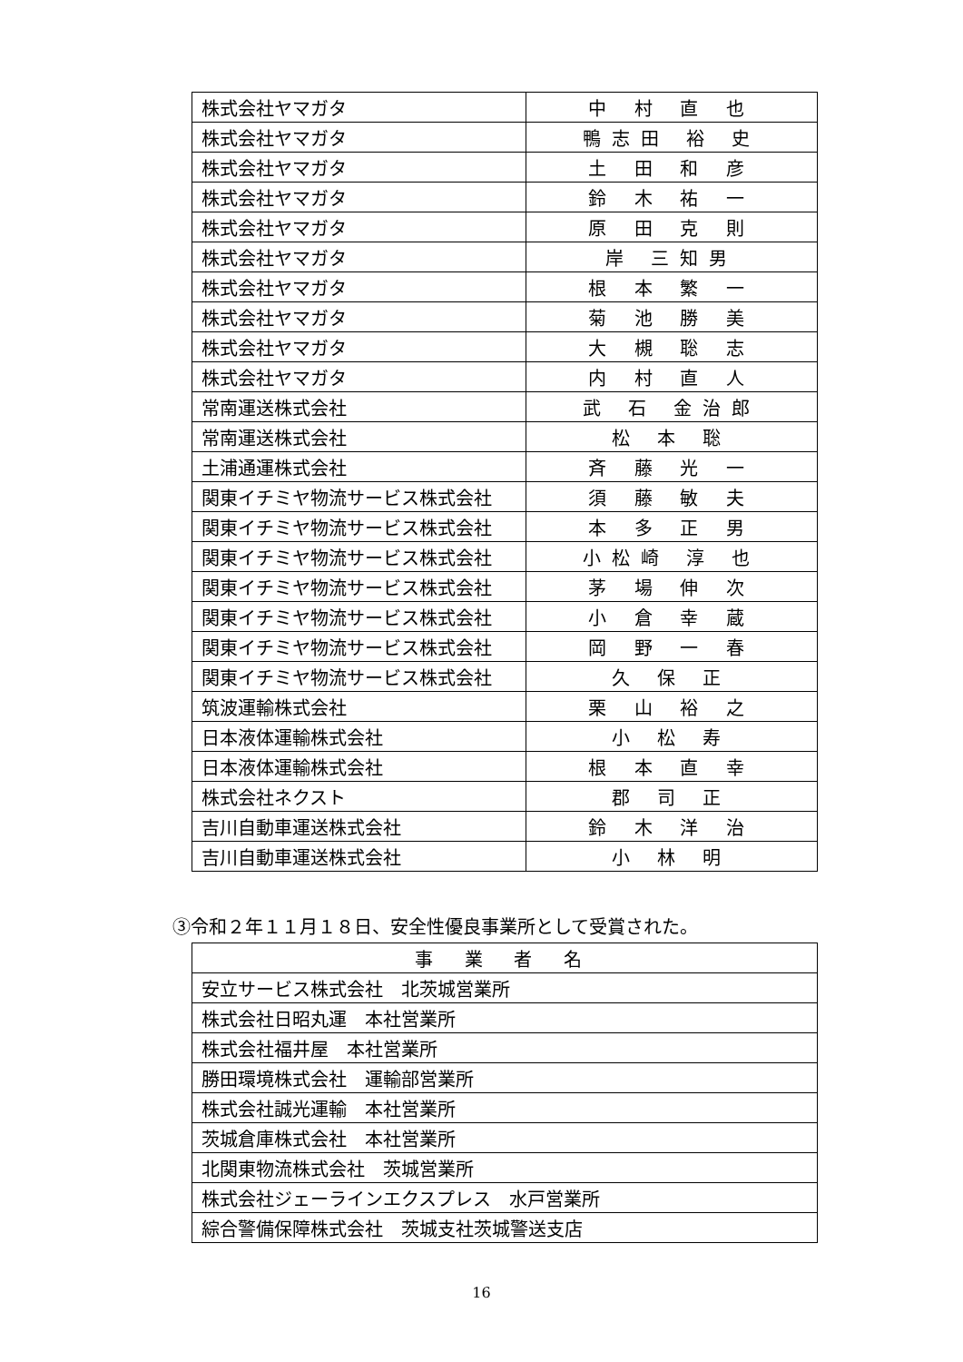| 株式会社ヤマガタ | 中 村 直 也 |
| 株式会社ヤマガタ | 鴨志田 裕 史 |
| 株式会社ヤマガタ | 土 田 和 彦 |
| 株式会社ヤマガタ | 鈴 木 祐 一 |
| 株式会社ヤマガタ | 原 田 克 則 |
| 株式会社ヤマガタ | 岸 三知男 |
| 株式会社ヤマガタ | 根 本 繁 一 |
| 株式会社ヤマガタ | 菊 池 勝 美 |
| 株式会社ヤマガタ | 大 槻 聡 志 |
| 株式会社ヤマガタ | 内 村 直 人 |
| 常南運送株式会社 | 武 石 金治郎 |
| 常南運送株式会社 | 松 本 聡 |
| 土浦通運株式会社 | 斉 藤 光 一 |
| 関東イチミヤ物流サービス株式会社 | 須 藤 敏 夫 |
| 関東イチミヤ物流サービス株式会社 | 本 多 正 男 |
| 関東イチミヤ物流サービス株式会社 | 小松崎 淳 也 |
| 関東イチミヤ物流サービス株式会社 | 茅 場 伸 次 |
| 関東イチミヤ物流サービス株式会社 | 小 倉 幸 蔵 |
| 関東イチミヤ物流サービス株式会社 | 岡 野 一 春 |
| 関東イチミヤ物流サービス株式会社 | 久 保 正 |
| 筑波運輸株式会社 | 栗 山 裕 之 |
| 日本液体運輸株式会社 | 小 松 寿 |
| 日本液体運輸株式会社 | 根 本 直 幸 |
| 株式会社ネクスト | 郡 司 正 |
| 吉川自動車運送株式会社 | 鈴 木 洋 治 |
| 吉川自動車運送株式会社 | 小 林 明 |
③令和２年１１月１８日、安全性優良事業所として受賞された。
| 事 業 者 名 |
| 安立サービス株式会社 北茨城営業所 |
| 株式会社日昭丸運 本社営業所 |
| 株式会社福井屋 本社営業所 |
| 勝田環境株式会社 運輸部営業所 |
| 株式会社誠光運輸 本社営業所 |
| 茨城倉庫株式会社 本社営業所 |
| 北関東物流株式会社 茨城営業所 |
| 株式会社ジェーラインエクスプレス 水戸営業所 |
| 綜合警備保障株式会社 茨城支社茨城警送支店 |
16